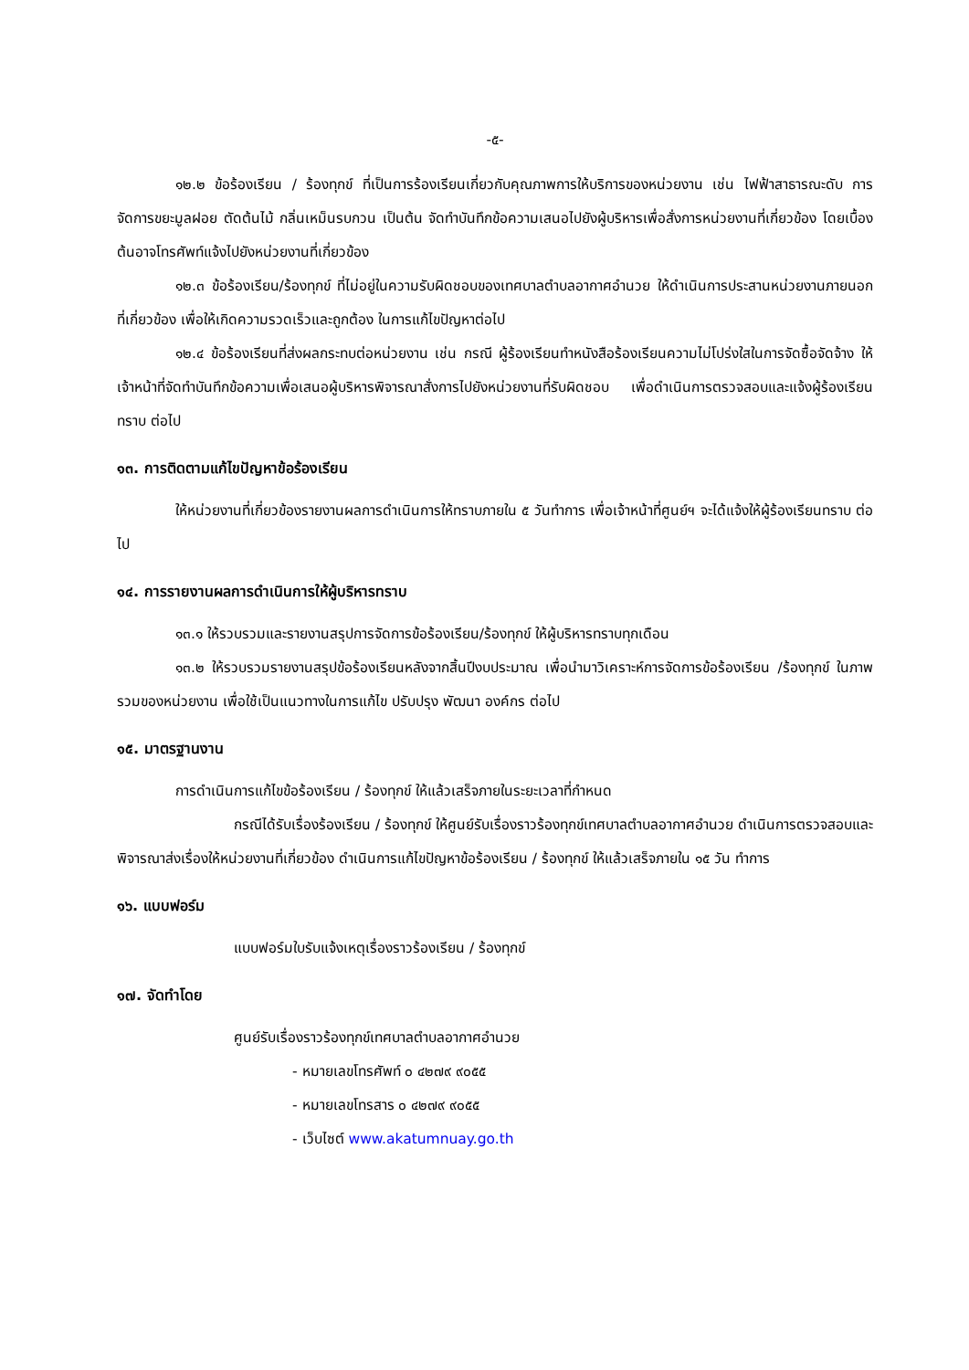-๕-
๑๒.๒ ข้อร้องเรียน / ร้องทุกข์ ที่เป็นการร้องเรียนเกี่ยวกับคุณภาพการให้บริการของหน่วยงาน เช่น ไฟฟ้าสาธารณะดับ การจัดการขยะมูลฝอย ตัดต้นไม้ กลิ่นเหม็นรบกวน เป็นต้น จัดทำบันทึกข้อความเสนอไปยังผู้บริหารเพื่อสั่งการหน่วยงานที่เกี่ยวข้อง โดยเบื้องต้นอาจโทรศัพท์แจ้งไปยังหน่วยงานที่เกี่ยวข้อง
๑๒.๓ ข้อร้องเรียน/ร้องทุกข์ ที่ไม่อยู่ในความรับผิดชอบของเทศบาลตำบลอากาศอำนวย ให้ดำเนินการประสานหน่วยงานภายนอกที่เกี่ยวข้อง เพื่อให้เกิดความรวดเร็วและถูกต้อง ในการแก้ไขปัญหาต่อไป
๑๒.๔ ข้อร้องเรียนที่ส่งผลกระทบต่อหน่วยงาน เช่น กรณี ผู้ร้องเรียนทำหนังสือร้องเรียนความไม่โปร่งใสในการจัดซื้อจัดจ้าง ให้เจ้าหน้าที่จัดทำบันทึกข้อความเพื่อเสนอผู้บริหารพิจารณาสั่งการไปยังหน่วยงานที่รับผิดชอบ เพื่อดำเนินการตรวจสอบและแจ้งผู้ร้องเรียนทราบ ต่อไป
๑๓. การติดตามแก้ไขปัญหาข้อร้องเรียน
ให้หน่วยงานที่เกี่ยวข้องรายงานผลการดำเนินการให้ทราบภายใน ๕ วันทำการ เพื่อเจ้าหน้าที่ศูนย์ฯ จะได้แจ้งให้ผู้ร้องเรียนทราบ ต่อไป
๑๔. การรายงานผลการดำเนินการให้ผู้บริหารทราบ
๑๓.๑ ให้รวบรวมและรายงานสรุปการจัดการข้อร้องเรียน/ร้องทุกข์ ให้ผู้บริหารทราบทุกเดือน
๑๓.๒ ให้รวบรวมรายงานสรุปข้อร้องเรียนหลังจากสิ้นปีงบประมาณ เพื่อนำมาวิเคราะห์การจัดการข้อร้องเรียน /ร้องทุกข์ ในภาพรวมของหน่วยงาน เพื่อใช้เป็นแนวทางในการแก้ไข ปรับปรุง พัฒนา องค์กร ต่อไป
๑๕. มาตรฐานงาน
การดำเนินการแก้ไขข้อร้องเรียน / ร้องทุกข์ ให้แล้วเสร็จภายในระยะเวลาที่กำหนด
กรณีได้รับเรื่องร้องเรียน / ร้องทุกข์ ให้ศูนย์รับเรื่องราวร้องทุกข์เทศบาลตำบลอากาศอำนวย ดำเนินการตรวจสอบและพิจารณาส่งเรื่องให้หน่วยงานที่เกี่ยวข้อง ดำเนินการแก้ไขปัญหาข้อร้องเรียน / ร้องทุกข์ ให้แล้วเสร็จภายใน ๑๕ วัน ทำการ
๑๖. แบบฟอร์ม
แบบฟอร์มใบรับแจ้งเหตุเรื่องราวร้องเรียน / ร้องทุกข์
๑๗. จัดทำโดย
ศูนย์รับเรื่องราวร้องทุกข์เทศบาลตำบลอากาศอำนวย
- หมายเลขโทรศัพท์ ๐ ๔๒๗๙ ๙๐๕๕
- หมายเลขโทรสาร ๐ ๔๒๗๙ ๙๐๕๕
- เว็บไซต์ www.akatumnuay.go.th